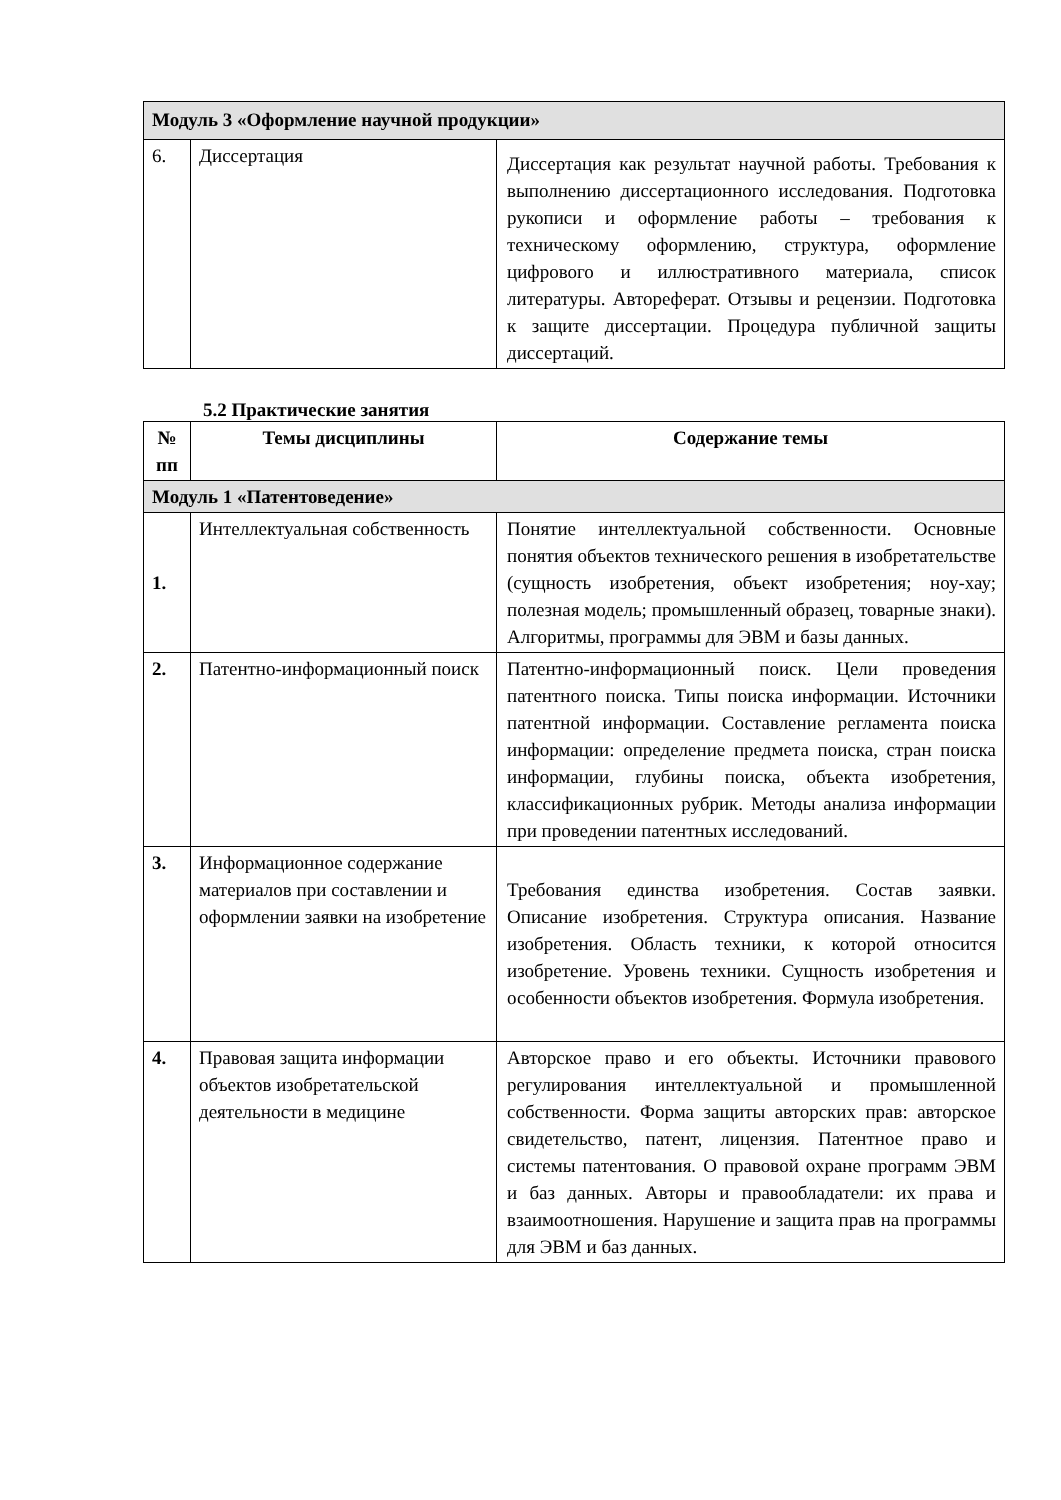| Модуль 3 «Оформление научной продукции» | | |
| 6. | Диссертация | Диссертация как результат научной работы. Требования к выполнению диссертационного исследования. Подготовка рукописи и оформление работы – требования к техническому оформлению, структура, оформление цифрового и иллюстративного материала, список литературы. Автореферат. Отзывы и рецензии. Подготовка к защите диссертации. Процедура публичной защиты диссертаций. |
5.2 Практические занятия
| № пп | Темы дисциплины | Содержание темы |
| --- | --- | --- |
| Модуль 1 «Патентоведение» | | |
| 1. | Интеллектуальная собственность | Понятие интеллектуальной собственности. Основные понятия объектов технического решения в изобретательстве (сущность изобретения, объект изобретения; ноу-хау; полезная модель; промышленный образец, товарные знаки). Алгоритмы, программы для ЭВМ и базы данных. |
| 2. | Патентно-информационный поиск | Патентно-информационный поиск. Цели проведения патентного поиска. Типы поиска информации. Источники патентной информации. Составление регламента поиска информации: определение предмета поиска, стран поиска информации, глубины поиска, объекта изобретения, классификационных рубрик. Методы анализа информации при проведении патентных исследований. |
| 3. | Информационное содержание материалов при составлении и оформлении заявки на изобретение | Требования единства изобретения. Состав заявки. Описание изобретения. Структура описания. Название изобретения. Область техники, к которой относится изобретение. Уровень техники. Сущность изобретения и особенности объектов изобретения. Формула изобретения. |
| 4. | Правовая защита информации объектов изобретательской деятельности в медицине | Авторское право и его объекты. Источники правового регулирования интеллектуальной и промышленной собственности. Форма защиты авторских прав: авторское свидетельство, патент, лицензия. Патентное право и системы патентования. О правовой охране программ ЭВМ и баз данных. Авторы и правообладатели: их права и взаимоотношения. Нарушение и защита прав на программы для ЭВМ и баз данных. |